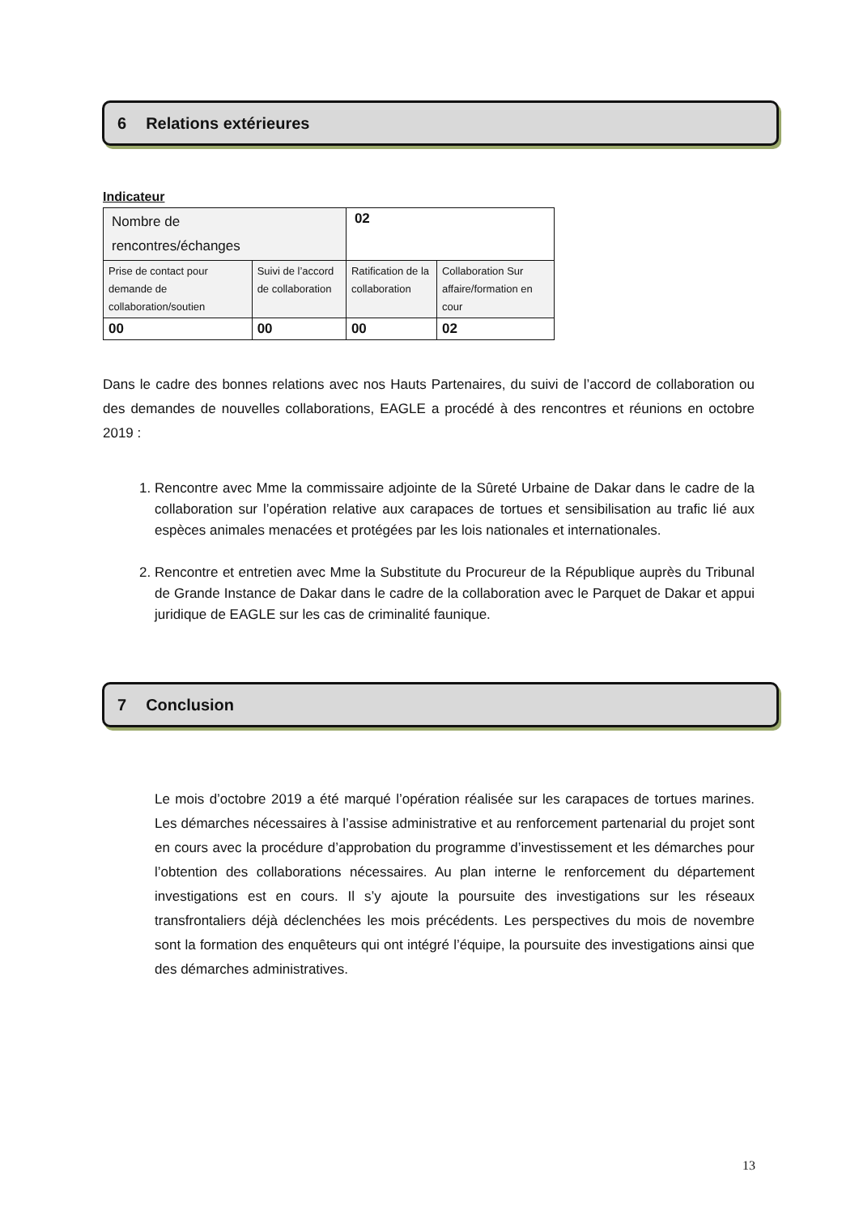6 Relations extérieures
Indicateur
| Nombre de rencontres/échanges | | 02 | |
| Prise de contact pour demande de collaboration/soutien | Suivi de l’accord de collaboration | Ratification de la collaboration | Collaboration Sur affaire/formation en cour |
| 00 | 00 | 00 | 02 |
Dans le cadre des bonnes relations avec nos Hauts Partenaires, du suivi de l’accord de collaboration ou des demandes de nouvelles collaborations, EAGLE a procédé à des rencontres et réunions en octobre 2019 :
1. Rencontre avec Mme la commissaire adjointe de la Sûreté Urbaine de Dakar dans le cadre de la collaboration sur l’opération relative aux carapaces de tortues et sensibilisation au trafic lié aux espèces animales menacées et protégées par les lois nationales et internationales.
2. Rencontre et entretien avec Mme la Substitute du Procureur de la République auprès du Tribunal de Grande Instance de Dakar dans le cadre de la collaboration avec le Parquet de Dakar et appui juridique de EAGLE sur les cas de criminalité faunique.
7 Conclusion
Le mois d’octobre 2019 a été marqué l’opération réalisée sur les carapaces de tortues marines. Les démarches nécessaires à l’assise administrative et au renforcement partenarial du projet sont en cours avec la procédure d’approbation du programme d’investissement et les démarches pour l’obtention des collaborations nécessaires. Au plan interne le renforcement du département investigations est en cours. Il s’y ajoute la poursuite des investigations sur les réseaux transfrontaliers déjà déclenchées les mois précédents. Les perspectives du mois de novembre sont la formation des enquêteurs qui ont intégré l’équipe, la poursuite des investigations ainsi que des démarches administratives.
13